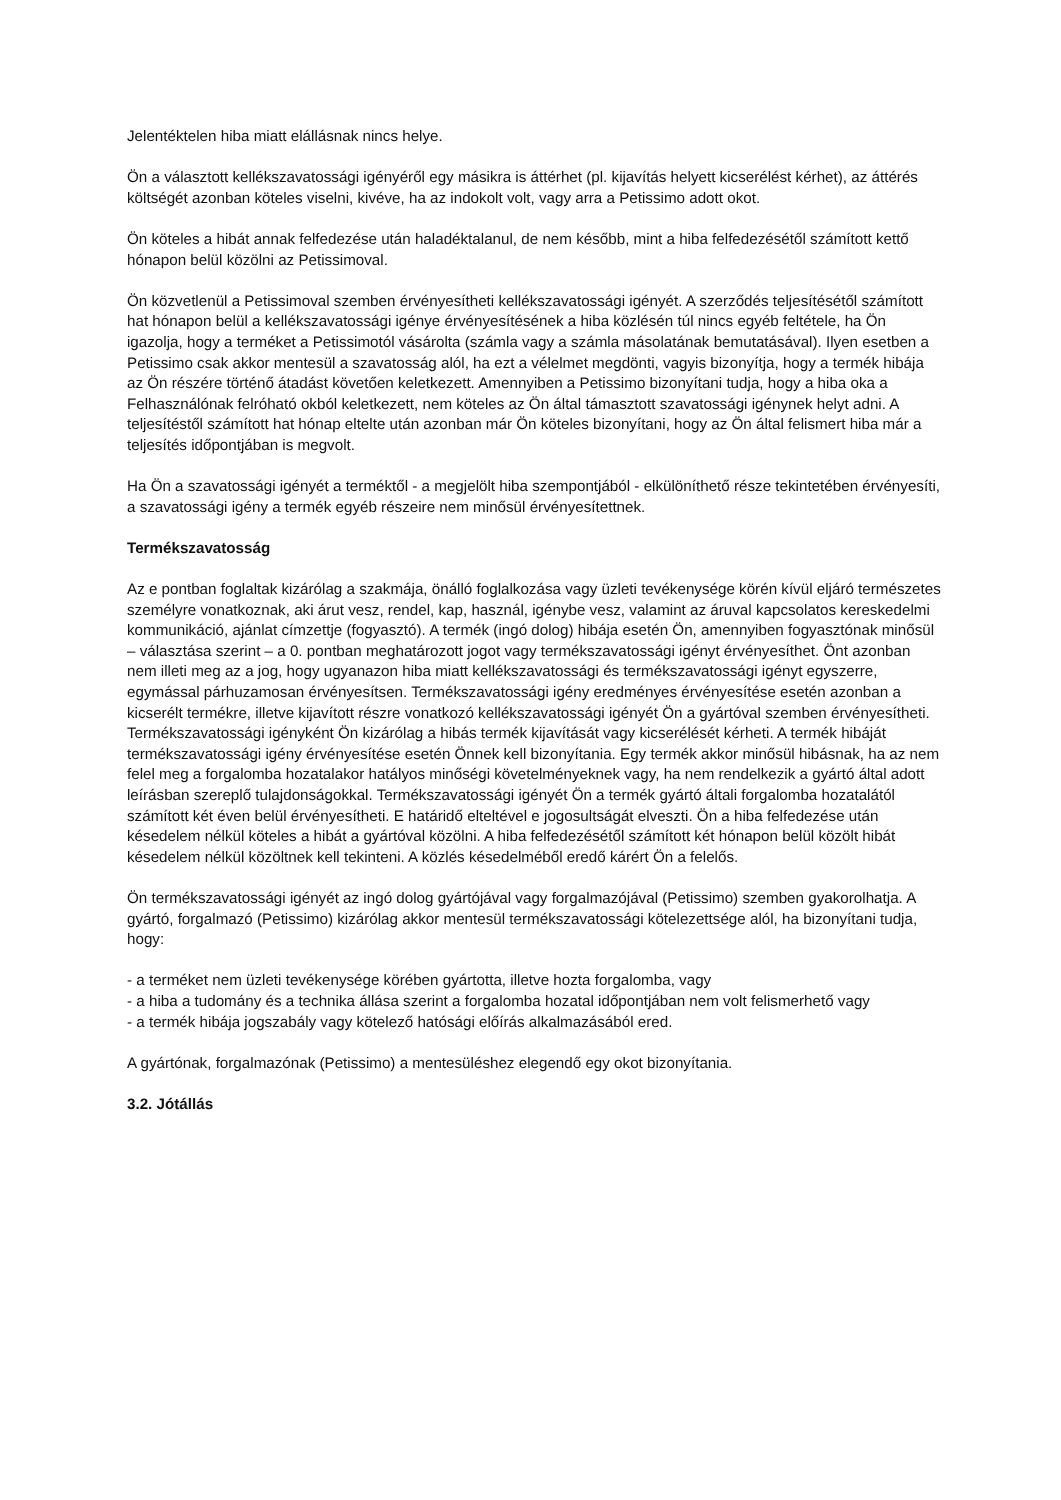Jelentéktelen hiba miatt elállásnak nincs helye.
Ön a választott kellékszavatossági igényéről egy másikra is áttérhet (pl. kijavítás helyett kicserélést kérhet), az áttérés költségét azonban köteles viselni, kivéve, ha az indokolt volt, vagy arra a Petissimo adott okot.
Ön köteles a hibát annak felfedezése után haladéktalanul, de nem később, mint a hiba felfedezésétől számított kettő hónapon belül közölni az Petissimoval.
Ön közvetlenül a Petissimoval szemben érvényesítheti kellékszavatossági igényét. A szerződés teljesítésétől számított hat hónapon belül a kellékszavatossági igénye érvényesítésének a hiba közlésén túl nincs egyéb feltétele, ha Ön igazolja, hogy a terméket a Petissimotól vásárolta (számla vagy a számla másolatának bemutatásával). Ilyen esetben a Petissimo csak akkor mentesül a szavatosság alól, ha ezt a vélelmet megdönti, vagyis bizonyítja, hogy a termék hibája az Ön részére történő átadást követően keletkezett. Amennyiben a Petissimo bizonyítani tudja, hogy a hiba oka a Felhasználónak felróható okból keletkezett, nem köteles az Ön által támasztott szavatossági igénynek helyt adni. A teljesítéstől számított hat hónap eltelte után azonban már Ön köteles bizonyítani, hogy az Ön által felismert hiba már a teljesítés időpontjában is megvolt.
Ha Ön a szavatossági igényét a terméktől - a megjelölt hiba szempontjából - elkülöníthető része tekintetében érvényesíti, a szavatossági igény a termék egyéb részeire nem minősül érvényesítettnek.
Termékszavatosság
Az e pontban foglaltak kizárólag a szakmája, önálló foglalkozása vagy üzleti tevékenysége körén kívül eljáró természetes személyre vonatkoznak, aki árut vesz, rendel, kap, használ, igénybe vesz, valamint az áruval kapcsolatos kereskedelmi kommunikáció, ajánlat címzettje (fogyasztó). A termék (ingó dolog) hibája esetén Ön, amennyiben fogyasztónak minősül – választása szerint – a 0. pontban meghatározott jogot vagy termékszavatossági igényt érvényesíthet. Önt azonban nem illeti meg az a jog, hogy ugyanazon hiba miatt kellékszavatossági és termékszavatossági igényt egyszerre, egymással párhuzamosan érvényesítsen. Termékszavatossági igény eredményes érvényesítése esetén azonban a kicserélt termékre, illetve kijavított részre vonatkozó kellékszavatossági igényét Ön a gyártóval szemben érvényesítheti. Termékszavatossági igényként Ön kizárólag a hibás termék kijavítását vagy kicserélését kérheti. A termék hibáját termékszavatossági igény érvényesítése esetén Önnek kell bizonyítania. Egy termék akkor minősül hibásnak, ha az nem felel meg a forgalomba hozatalakor hatályos minőségi követelményeknek vagy, ha nem rendelkezik a gyártó által adott leírásban szereplő tulajdonságokkal. Termékszavatossági igényét Ön a termék gyártó általi forgalomba hozatalától számított két éven belül érvényesítheti. E határidő elteltével e jogosultságát elveszti. Ön a hiba felfedezése után késedelem nélkül köteles a hibát a gyártóval közölni. A hiba felfedezésétől számított két hónapon belül közölt hibát késedelem nélkül közöltnek kell tekinteni. A közlés késedelméből eredő kárért Ön a felelős.
Ön termékszavatossági igényét az ingó dolog gyártójával vagy forgalmazójával (Petissimo) szemben gyakorolhatja. A gyártó, forgalmazó (Petissimo) kizárólag akkor mentesül termékszavatossági kötelezettsége alól, ha bizonyítani tudja, hogy:
- a terméket nem üzleti tevékenysége körében gyártotta, illetve hozta forgalomba, vagy
- a hiba a tudomány és a technika állása szerint a forgalomba hozatal időpontjában nem volt felismerhető vagy
- a termék hibája jogszabály vagy kötelező hatósági előírás alkalmazásából ered.
A gyártónak, forgalmazónak (Petissimo) a mentesüléshez elegendő egy okot bizonyítania.
3.2. Jótállás